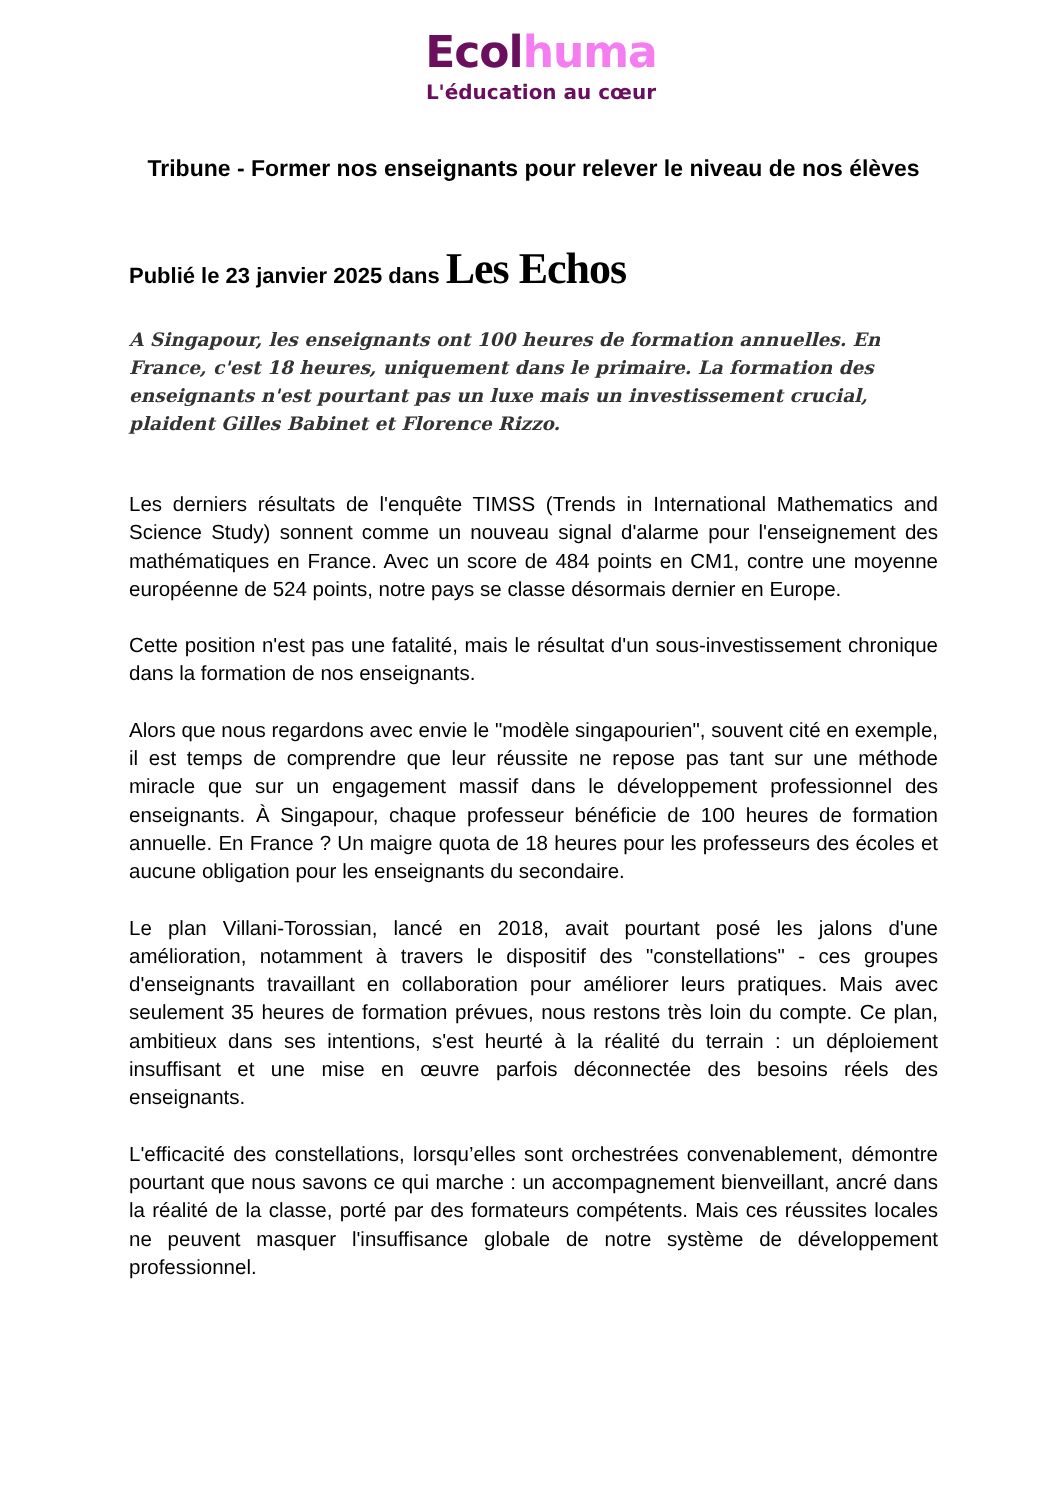Ecol huma
L'éducation au cœur
Tribune - Former nos enseignants pour relever le niveau de nos élèves
Publié le 23 janvier 2025 dans Les Echos
A Singapour, les enseignants ont 100 heures de formation annuelles. En France, c'est 18 heures, uniquement dans le primaire. La formation des enseignants n'est pourtant pas un luxe mais un investissement crucial, plaident Gilles Babinet et Florence Rizzo.
Les derniers résultats de l'enquête TIMSS (Trends in International Mathematics and Science Study) sonnent comme un nouveau signal d'alarme pour l'enseignement des mathématiques en France. Avec un score de 484 points en CM1, contre une moyenne européenne de 524 points, notre pays se classe désormais dernier en Europe.
Cette position n'est pas une fatalité, mais le résultat d'un sous-investissement chronique dans la formation de nos enseignants.
Alors que nous regardons avec envie le "modèle singapourien", souvent cité en exemple, il est temps de comprendre que leur réussite ne repose pas tant sur une méthode miracle que sur un engagement massif dans le développement professionnel des enseignants. À Singapour, chaque professeur bénéficie de 100 heures de formation annuelle. En France ? Un maigre quota de 18 heures pour les professeurs des écoles et aucune obligation pour les enseignants du secondaire.
Le plan Villani-Torossian, lancé en 2018, avait pourtant posé les jalons d'une amélioration, notamment à travers le dispositif des "constellations" - ces groupes d'enseignants travaillant en collaboration pour améliorer leurs pratiques. Mais avec seulement 35 heures de formation prévues, nous restons très loin du compte. Ce plan, ambitieux dans ses intentions, s'est heurté à la réalité du terrain : un déploiement insuffisant et une mise en œuvre parfois déconnectée des besoins réels des enseignants.
L'efficacité des constellations, lorsqu’elles sont orchestrées convenablement, démontre pourtant que nous savons ce qui marche : un accompagnement bienveillant, ancré dans la réalité de la classe, porté par des formateurs compétents. Mais ces réussites locales ne peuvent masquer l'insuffisance globale de notre système de développement professionnel.